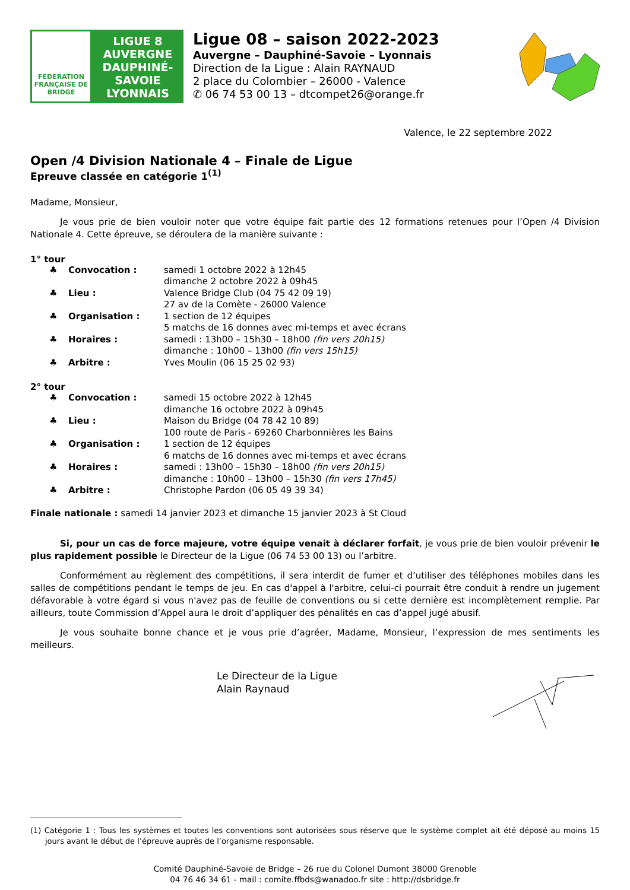FEDERATION FRANÇAISE DE BRIDGE
LIGUE 8
AUVERGNE
DAUPHINÉ-
SAVOIE
LYONNAIS
Ligue 08 – saison 2022-2023
Auvergne – Dauphiné-Savoie – Lyonnais
Direction de la Ligue : Alain RAYNAUD
2 place du Colombier – 26000 - Valence
✆ 06 74 53 00 13 – dtcompet26@orange.fr
Valence, le 22 septembre 2022
Open /4 Division Nationale 4 – Finale de Ligue
Epreuve classée en catégorie 1<sup>(1)</sup>
Madame, Monsieur,
Je vous prie de bien vouloir noter que votre équipe fait partie des 12 formations retenues pour l’Open /4 Division Nationale 4. Cette épreuve, se déroulera de la manière suivante :
1° tour
♣ Convocation : samedi 1 octobre 2022 à 12h45
dimanche 2 octobre 2022 à 09h45
♣ Lieu : Valence Bridge Club (04 75 42 09 19)
27 av de la Comète - 26000 Valence
♣ Organisation : 1 section de 12 équipes
5 matchs de 16 donnes avec mi-temps et avec écrans
♣ Horaires : samedi : 13h00 – 15h30 – 18h00 (fin vers 20h15)
dimanche : 10h00 – 13h00 (fin vers 15h15)
♣ Arbitre : Yves Moulin (06 15 25 02 93)
2° tour
♣ Convocation : samedi 15 octobre 2022 à 12h45
dimanche 16 octobre 2022 à 09h45
♣ Lieu : Maison du Bridge (04 78 42 10 89)
100 route de Paris - 69260 Charbonnières les Bains
♣ Organisation : 1 section de 12 équipes
6 matchs de 16 donnes avec mi-temps et avec écrans
♣ Horaires : samedi : 13h00 – 15h30 – 18h00 (fin vers 20h15)
dimanche : 10h00 – 13h00 – 15h30 (fin vers 17h45)
♣ Arbitre : Christophe Pardon (06 05 49 39 34)
Finale nationale : samedi 14 janvier 2023 et dimanche 15 janvier 2023 à St Cloud
Si, pour un cas de force majeure, votre équipe venait à déclarer forfait, je vous prie de bien vouloir prévenir le plus rapidement possible le Directeur de la Ligue (06 74 53 00 13) ou l’arbitre.
Conformément au règlement des compétitions, il sera interdit de fumer et d’utiliser des téléphones mobiles dans les salles de compétitions pendant le temps de jeu. En cas d'appel à l'arbitre, celui-ci pourrait être conduit à rendre un jugement défavorable à votre égard si vous n'avez pas de feuille de conventions ou si cette dernière est incomplètement remplie. Par ailleurs, toute Commission d’Appel aura le droit d’appliquer des pénalités en cas d’appel jugé abusif.
Je vous souhaite bonne chance et je vous prie d’agréer, Madame, Monsieur, l’expression de mes sentiments les meilleurs.
Le Directeur de la Ligue
Alain Raynaud
(1) Catégorie 1 : Tous les systèmes et toutes les conventions sont autorisées sous réserve que le système complet ait été déposé au moins 15 jours avant le début de l’épreuve auprès de l’organisme responsable.
Comité Dauphiné-Savoie de Bridge – 26 rue du Colonel Dumont 38000 Grenoble
04 76 46 34 61 - mail : comite.ffbds@wanadoo.fr site : http://dsbridge.fr